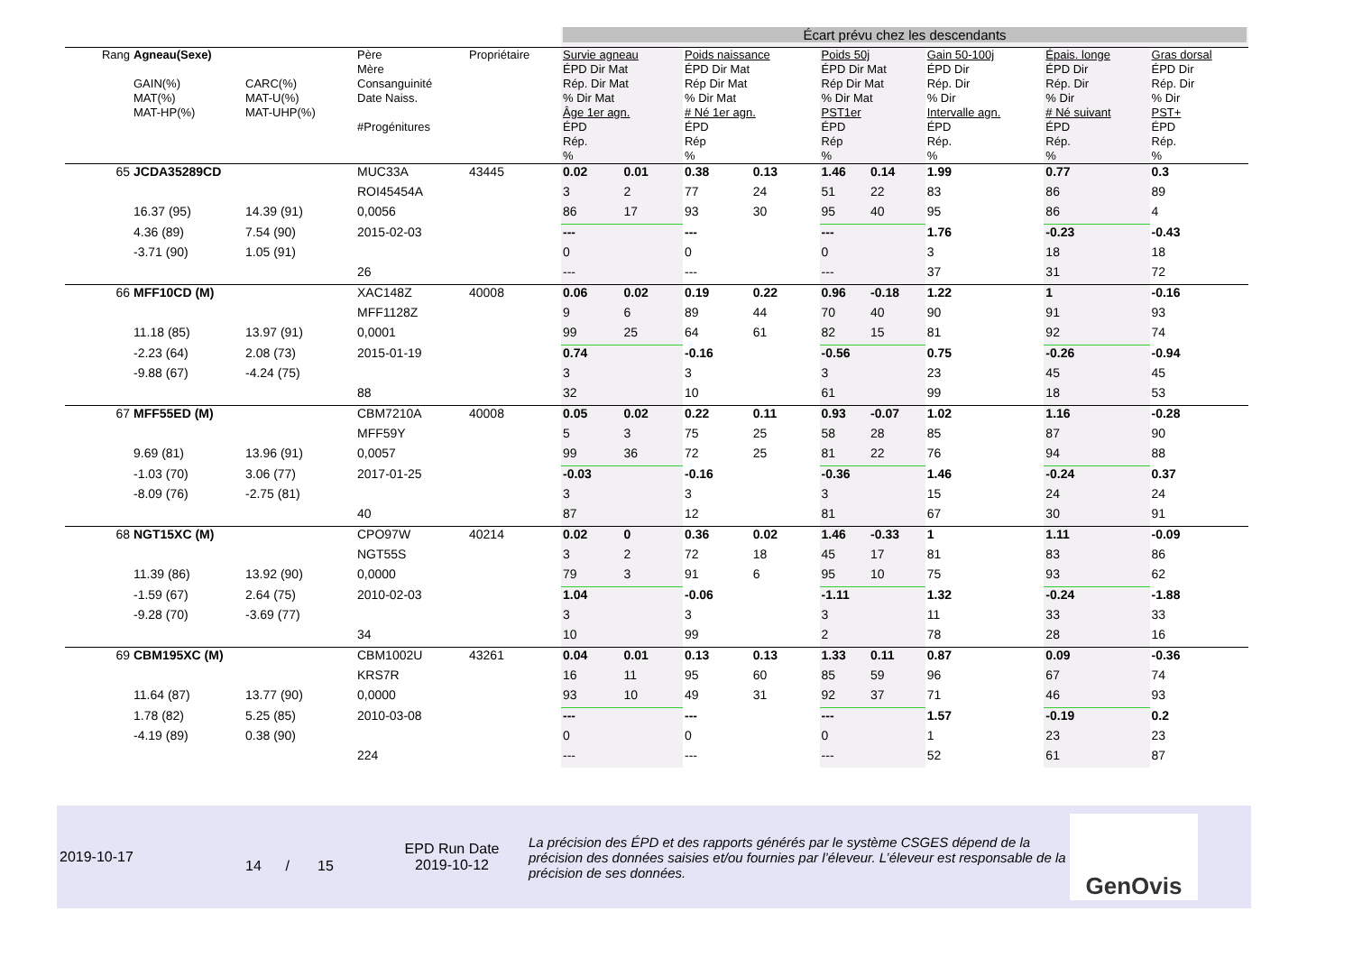| | | | | | Écart prévu chez les descendants | | | | | | | | |
| Rang | Agneau(Sexe) GAIN(%) MAT(%) MAT-HP(%) | CARC(%) MAT-U(%) MAT-UHP(%) | Père Mère Consanguinité Date Naiss. #Progénitures | Propriétaire | Survie agneau ÉPD Dir Mat Rép. Dir Mat % Dir Mat Âge 1er agn. ÉPD Rép. % | | Poids naissance ÉPD Dir Mat Rép Dir Mat % Dir Mat # Né 1er agn. ÉPD Rép % | | Poids 50j ÉPD Dir Mat Rép Dir Mat % Dir Mat PST1er ÉPD Rép % | | Gain 50-100j ÉPD Dir Rép. Dir % Dir Intervalle agn. ÉPD Rép. % | Épais. longe ÉPD Dir Rép. Dir % Dir # Né suivant ÉPD Rép. % | Gras dorsal ÉPD Dir Rép. Dir % Dir PST+ ÉPD Rép. % |
| 65 | JCDA35289CD | | MUC33A | 43445 | 0.02 | 0.01 | 0.38 | 0.13 | 1.46 | 0.14 | 1.99 | 0.77 | 0.3 |
| | | | ROI45454A | | 3 | 2 | 77 | 24 | 51 | 22 | 83 | 86 | 89 |
| | 16.37 (95) | 14.39 (91) | 0,0056 | | 86 | 17 | 93 | 30 | 95 | 40 | 95 | 86 | 4 |
| | 4.36 (89) | 7.54 (90) | 2015-02-03 | | --- | | --- | | --- | | 1.76 | -0.23 | -0.43 |
| | -3.71 (90) | 1.05 (91) | | | 0 | | 0 | | 0 | | 3 | 18 | 18 |
| | | | 26 | | --- | | --- | | --- | | 37 | 31 | 72 |
| 66 | MFF10CD (M) | | XAC148Z | 40008 | 0.06 | 0.02 | 0.19 | 0.22 | 0.96 | -0.18 | 1.22 | 1 | -0.16 |
| | | | MFF1128Z | | 9 | 6 | 89 | 44 | 70 | 40 | 90 | 91 | 93 |
| | 11.18 (85) | 13.97 (91) | 0,0001 | | 99 | 25 | 64 | 61 | 82 | 15 | 81 | 92 | 74 |
| | -2.23 (64) | 2.08 (73) | 2015-01-19 | | 0.74 | | -0.16 | | -0.56 | | 0.75 | -0.26 | -0.94 |
| | -9.88 (67) | -4.24 (75) | | | 3 | | 3 | | 3 | | 23 | 45 | 45 |
| | | | 88 | | 32 | | 10 | | 61 | | 99 | 18 | 53 |
| 67 | MFF55ED (M) | | CBM7210A | 40008 | 0.05 | 0.02 | 0.22 | 0.11 | 0.93 | -0.07 | 1.02 | 1.16 | -0.28 |
| | | | MFF59Y | | 5 | 3 | 75 | 25 | 58 | 28 | 85 | 87 | 90 |
| | 9.69 (81) | 13.96 (91) | 0,0057 | | 99 | 36 | 72 | 25 | 81 | 22 | 76 | 94 | 88 |
| | -1.03 (70) | 3.06 (77) | 2017-01-25 | | -0.03 | | -0.16 | | -0.36 | | 1.46 | -0.24 | 0.37 |
| | -8.09 (76) | -2.75 (81) | | | 3 | | 3 | | 3 | | 15 | 24 | 24 |
| | | | 40 | | 87 | | 12 | | 81 | | 67 | 30 | 91 |
| 68 | NGT15XC (M) | | CPO97W | 40214 | 0.02 | 0 | 0.36 | 0.02 | 1.46 | -0.33 | 1 | 1.11 | -0.09 |
| | | | NGT55S | | 3 | 2 | 72 | 18 | 45 | 17 | 81 | 83 | 86 |
| | 11.39 (86) | 13.92 (90) | 0,0000 | | 79 | 3 | 91 | 6 | 95 | 10 | 75 | 93 | 62 |
| | -1.59 (67) | 2.64 (75) | 2010-02-03 | | 1.04 | | -0.06 | | -1.11 | | 1.32 | -0.24 | -1.88 |
| | -9.28 (70) | -3.69 (77) | | | 3 | | 3 | | 3 | | 11 | 33 | 33 |
| | | | 34 | | 10 | | 99 | | 2 | | 78 | 28 | 16 |
| 69 | CBM195XC (M) | | CBM1002U | 43261 | 0.04 | 0.01 | 0.13 | 0.13 | 1.33 | 0.11 | 0.87 | 0.09 | -0.36 |
| | | | KRS7R | | 16 | 11 | 95 | 60 | 85 | 59 | 96 | 67 | 74 |
| | 11.64 (87) | 13.77 (90) | 0,0000 | | 93 | 10 | 49 | 31 | 92 | 37 | 71 | 46 | 93 |
| | 1.78 (82) | 5.25 (85) | 2010-03-08 | | --- | | --- | | --- | | 1.57 | -0.19 | 0.2 |
| | -4.19 (89) | 0.38 (90) | | | 0 | | 0 | | 0 | | 1 | 23 | 23 |
| | | | 224 | | --- | | --- | | --- | | 52 | 61 | 87 |
2019-10-17
14 / 15
EPD Run Date
2019-10-12
La précision des ÉPD et des rapports générés par le système CSGES dépend de la précision des données saisies et/ou fournies par l’éleveur. L’éleveur est responsable de la précision de ses données.
GenOvis